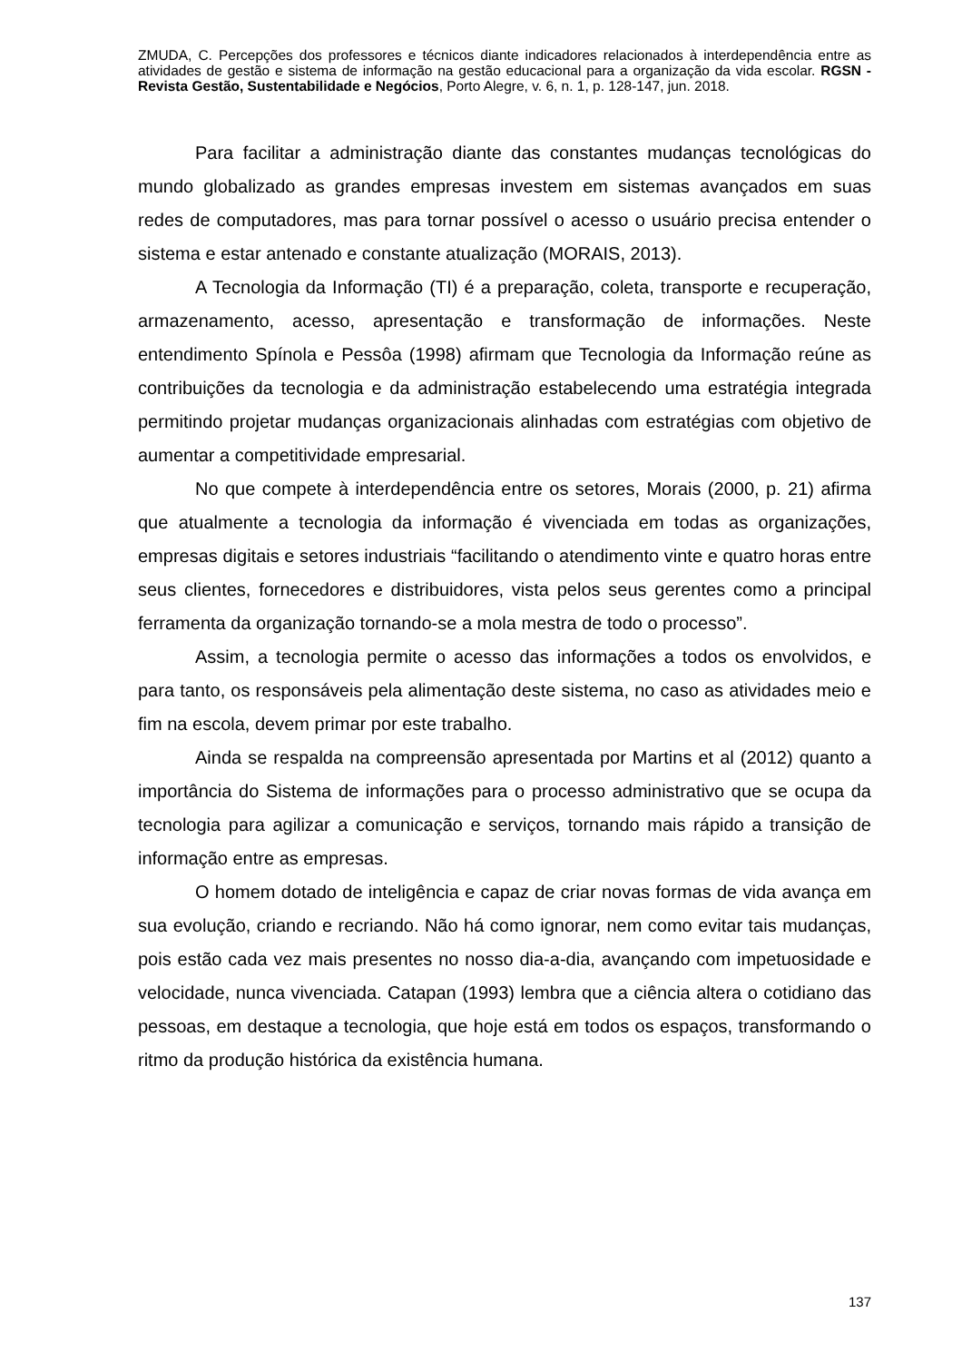ZMUDA, C. Percepções dos professores e técnicos diante indicadores relacionados à interdependência entre as atividades de gestão e sistema de informação na gestão educacional para a organização da vida escolar. RGSN - Revista Gestão, Sustentabilidade e Negócios, Porto Alegre, v. 6, n. 1, p. 128-147, jun. 2018.
Para facilitar a administração diante das constantes mudanças tecnológicas do mundo globalizado as grandes empresas investem em sistemas avançados em suas redes de computadores, mas para tornar possível o acesso o usuário precisa entender o sistema e estar antenado e constante atualização (MORAIS, 2013).
A Tecnologia da Informação (TI) é a preparação, coleta, transporte e recuperação, armazenamento, acesso, apresentação e transformação de informações. Neste entendimento Spínola e Pessôa (1998) afirmam que Tecnologia da Informação reúne as contribuições da tecnologia e da administração estabelecendo uma estratégia integrada permitindo projetar mudanças organizacionais alinhadas com estratégias com objetivo de aumentar a competitividade empresarial.
No que compete à interdependência entre os setores, Morais (2000, p. 21) afirma que atualmente a tecnologia da informação é vivenciada em todas as organizações, empresas digitais e setores industriais “facilitando o atendimento vinte e quatro horas entre seus clientes, fornecedores e distribuidores, vista pelos seus gerentes como a principal ferramenta da organização tornando-se a mola mestra de todo o processo”.
Assim, a tecnologia permite o acesso das informações a todos os envolvidos, e para tanto, os responsáveis pela alimentação deste sistema, no caso as atividades meio e fim na escola, devem primar por este trabalho.
Ainda se respalda na compreensão apresentada por Martins et al (2012) quanto a importância do Sistema de informações para o processo administrativo que se ocupa da tecnologia para agilizar a comunicação e serviços, tornando mais rápido a transição de informação entre as empresas.
O homem dotado de inteligência e capaz de criar novas formas de vida avança em sua evolução, criando e recriando. Não há como ignorar, nem como evitar tais mudanças, pois estão cada vez mais presentes no nosso dia-a-dia, avançando com impetuosidade e velocidade, nunca vivenciada. Catapan (1993) lembra que a ciência altera o cotidiano das pessoas, em destaque a tecnologia, que hoje está em todos os espaços, transformando o ritmo da produção histórica da existência humana.
137